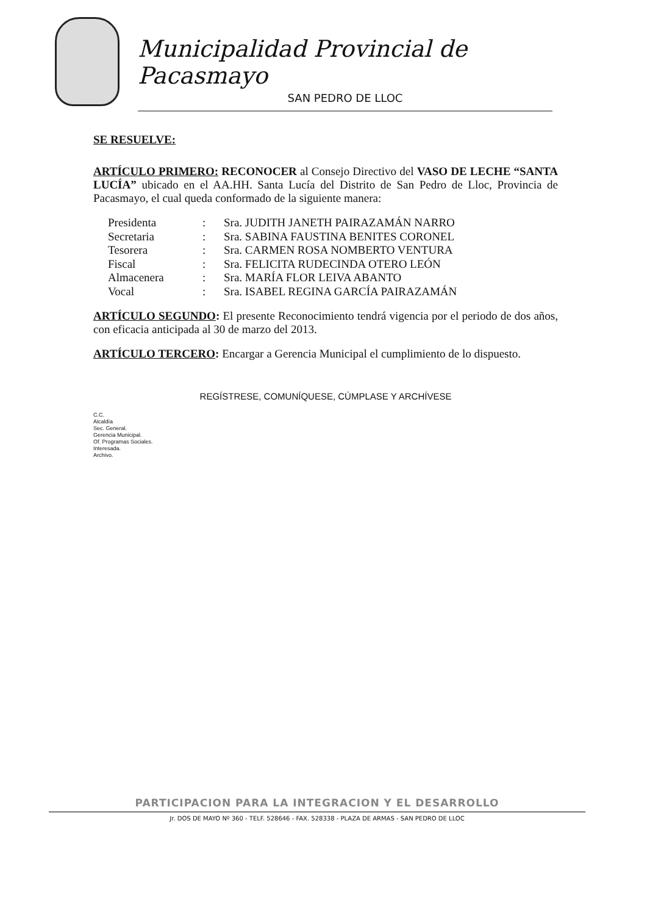Municipalidad Provincial de Pacasmayo
SAN PEDRO DE LLOC
SE RESUELVE:
ARTÍCULO PRIMERO: RECONOCER al Consejo Directivo del VASO DE LECHE “SANTA LUCÍA” ubicado en el AA.HH. Santa Lucía del Distrito de San Pedro de Lloc, Provincia de Pacasmayo, el cual queda conformado de la siguiente manera:
| Presidenta | : | Sra. JUDITH JANETH PAIRAZAMÁN NARRO |
| Secretaria | : | Sra. SABINA FAUSTINA BENITES CORONEL |
| Tesorera | : | Sra. CARMEN ROSA NOMBERTO VENTURA |
| Fiscal | : | Sra. FELICITA RUDECINDA OTERO LEÓN |
| Almacenera | : | Sra. MARÍA FLOR LEIVA ABANTO |
| Vocal | : | Sra. ISABEL REGINA GARCÍA PAIRAZAMÁN |
ARTÍCULO SEGUNDO: El presente Reconocimiento tendrá vigencia por el periodo de dos años, con eficacia anticipada al 30 de marzo del 2013.
ARTÍCULO TERCERO: Encargar a Gerencia Municipal el cumplimiento de lo dispuesto.
REGÍSTRESE, COMUNÍQUESE, CÚMPLASE Y ARCHÍVESE
C.C.
Alcaldía
Sec. General.
Gerencia Municipal.
Of. Programas Sociales.
Interesada.
Archivo.
PARTICIPACION PARA LA INTEGRACION Y EL DESARROLLO
Jr. DOS DE MAYO Nº 360 - TELF. 528646 - FAX. 528338 - PLAZA DE ARMAS - SAN PEDRO DE LLOC